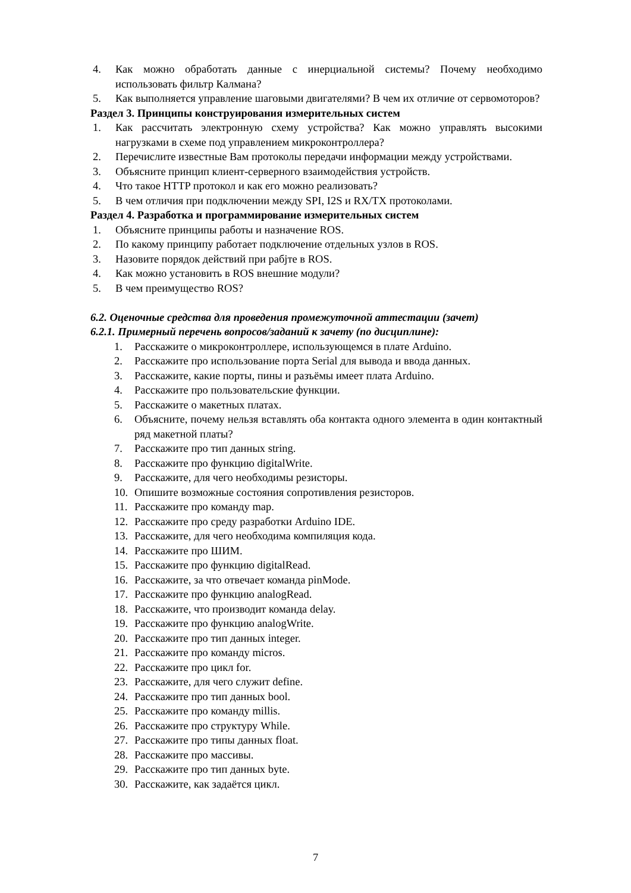4. Как можно обработать данные с инерциальной системы? Почему необходимо использовать фильтр Калмана?
5. Как выполняется управление шаговыми двигателями? В чем их отличие от сервомоторов?
Раздел 3. Принципы конструирования измерительных систем
1. Как рассчитать электронную схему устройства? Как можно управлять высокими нагрузками в схеме под управлением микроконтроллера?
2. Перечислите известные Вам протоколы передачи информации между устройствами.
3. Объясните принцип клиент-серверного взаимодействия устройств.
4. Что такое HTTP протокол и как его можно реализовать?
5. В чем отличия при подключении между SPI, I2S и RX/TX протоколами.
Раздел 4. Разработка и программирование измерительных систем
1. Объясните принципы работы и назначение ROS.
2. По какому принципу работает подключение отдельных узлов в ROS.
3. Назовите порядок действий при рабјте в ROS.
4. Как можно установить в ROS внешние модули?
5. В чем преимущество ROS?
6.2. Оценочные средства для проведения промежуточной аттестации (зачет)
6.2.1. Примерный перечень вопросов/заданий к зачету (по дисциплине):
1. Расскажите о микроконтроллере, использующемся в плате Arduino.
2. Расскажите про использование порта Serial для вывода и ввода данных.
3. Расскажите, какие порты, пины и разъёмы имеет плата Arduino.
4. Расскажите про пользовательские функции.
5. Расскажите о макетных платах.
6. Объясните, почему нельзя вставлять оба контакта одного элемента в один контактный ряд макетной платы?
7. Расскажите про тип данных string.
8. Расскажите про функцию digitalWrite.
9. Расскажите, для чего необходимы резисторы.
10. Опишите возможные состояния сопротивления резисторов.
11. Расскажите про команду map.
12. Расскажите про среду разработки Arduino IDE.
13. Расскажите, для чего необходима компиляция кода.
14. Расскажите про ШИМ.
15. Расскажите про функцию digitalRead.
16. Расскажите, за что отвечает команда pinMode.
17. Расскажите про функцию analogRead.
18. Расскажите, что производит команда delay.
19. Расскажите про функцию analogWrite.
20. Расскажите про тип данных integer.
21. Расскажите про команду micros.
22. Расскажите про цикл for.
23. Расскажите, для чего служит define.
24. Расскажите про тип данных bool.
25. Расскажите про команду millis.
26. Расскажите про структуру While.
27. Расскажите про типы данных float.
28. Расскажите про массивы.
29. Расскажите про тип данных byte.
30. Расскажите, как задаётся цикл.
7